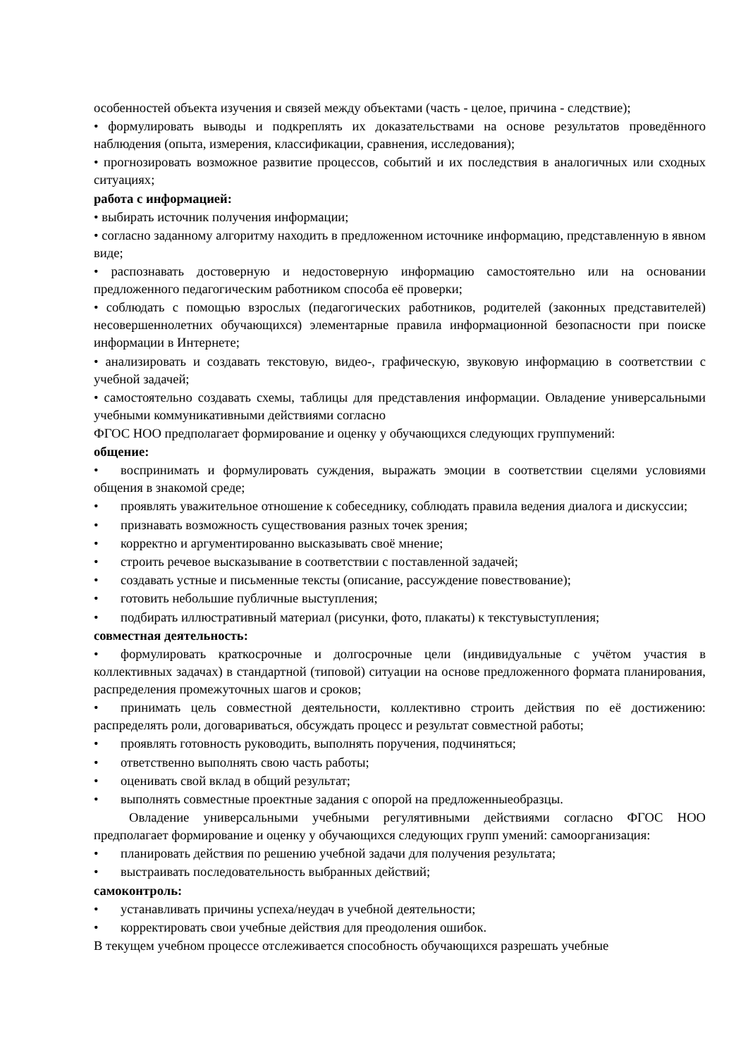особенностей объекта изучения и связей между объектами (часть - целое, причина - следствие);
• формулировать выводы и подкреплять их доказательствами на основе результатов проведённого наблюдения (опыта, измерения, классификации, сравнения, исследования);
• прогнозировать возможное развитие процессов, событий и их последствия в аналогичных или сходных ситуациях;
работа с информацией:
• выбирать источник получения информации;
• согласно заданному алгоритму находить в предложенном источнике информацию, представленную в явном виде;
• распознавать достоверную и недостоверную информацию самостоятельно или на основании предложенного педагогическим работником способа её проверки;
• соблюдать с помощью взрослых (педагогических работников, родителей (законных представителей) несовершеннолетних обучающихся) элементарные правила информационной безопасности при поиске информации в Интернете;
• анализировать и создавать текстовую, видео-, графическую, звуковую информацию в соответствии с учебной задачей;
• самостоятельно создавать схемы, таблицы для представления информации. Овладение универсальными учебными коммуникативными действиями согласно
ФГОС НОО предполагает формирование и оценку у обучающихся следующих группумений:
общение:
• воспринимать и формулировать суждения, выражать эмоции в соответствии сцелями условиями общения в знакомой среде;
• проявлять уважительное отношение к собеседнику, соблюдать правила ведения диалога и дискуссии;
• признавать возможность существования разных точек зрения;
• корректно и аргументированно высказывать своё мнение;
• строить речевое высказывание в соответствии с поставленной задачей;
• создавать устные и письменные тексты (описание, рассуждение повествование);
• готовить небольшие публичные выступления;
• подбирать иллюстративный материал (рисунки, фото, плакаты) к текстувыступления;
совместная деятельность:
• формулировать краткосрочные и долгосрочные цели (индивидуальные с учётом участия в коллективных задачах) в стандартной (типовой) ситуации на основе предложенного формата планирования, распределения промежуточных шагов и сроков;
• принимать цель совместной деятельности, коллективно строить действия по её достижению: распределять роли, договариваться, обсуждать процесс и результат совместной работы;
• проявлять готовность руководить, выполнять поручения, подчиняться;
• ответственно выполнять свою часть работы;
• оценивать свой вклад в общий результат;
• выполнять совместные проектные задания с опорой на предложенныеобразцы.
Овладение универсальными учебными регулятивными действиями согласно ФГОС НОО предполагает формирование и оценку у обучающихся следующих групп умений: самоорганизация:
• планировать действия по решению учебной задачи для получения результата;
• выстраивать последовательность выбранных действий;
самоконтроль:
• устанавливать причины успеха/неудач в учебной деятельности;
• корректировать свои учебные действия для преодоления ошибок.
В текущем учебном процессе отслеживается способность обучающихся разрешать учебные